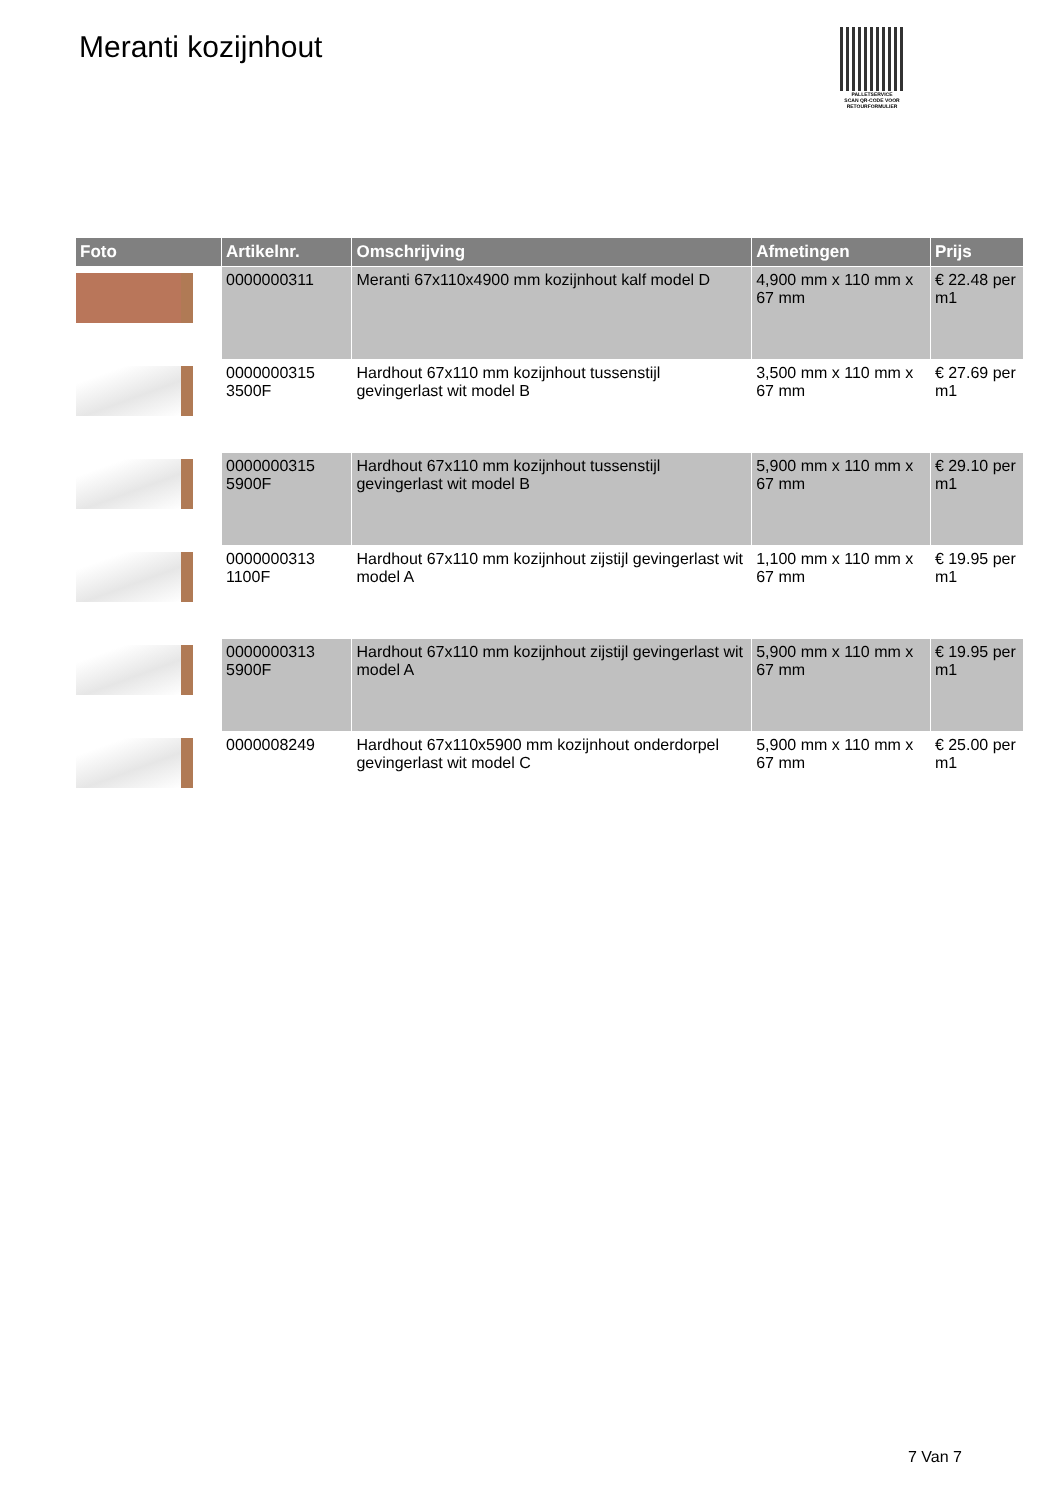Meranti kozijnhout
PALLETSERVICE
SCAN QR-CODE VOOR RETOURFORMULIER
| Foto | Artikelnr. | Omschrijving | Afmetingen | Prijs |
| --- | --- | --- | --- | --- |
| | 0000000311 | Meranti 67x110x4900 mm kozijnhout kalf model D | 4,900 mm x 110 mm x 67 mm | € 22.48 per m1 |
| | 0000000315 3500F | Hardhout 67x110 mm kozijnhout tussenstijl gevingerlast wit model B | 3,500 mm x 110 mm x 67 mm | € 27.69 per m1 |
| | 0000000315 5900F | Hardhout 67x110 mm kozijnhout tussenstijl gevingerlast wit model B | 5,900 mm x 110 mm x 67 mm | € 29.10 per m1 |
| | 0000000313 1100F | Hardhout 67x110 mm kozijnhout zijstijl gevingerlast wit model A | 1,100 mm x 110 mm x 67 mm | € 19.95 per m1 |
| | 0000000313 5900F | Hardhout 67x110 mm kozijnhout zijstijl gevingerlast wit model A | 5,900 mm x 110 mm x 67 mm | € 19.95 per m1 |
| | 0000008249 | Hardhout 67x110x5900 mm kozijnhout onderdorpel gevingerlast wit model C | 5,900 mm x 110 mm x 67 mm | € 25.00 per m1 |
7 Van 7